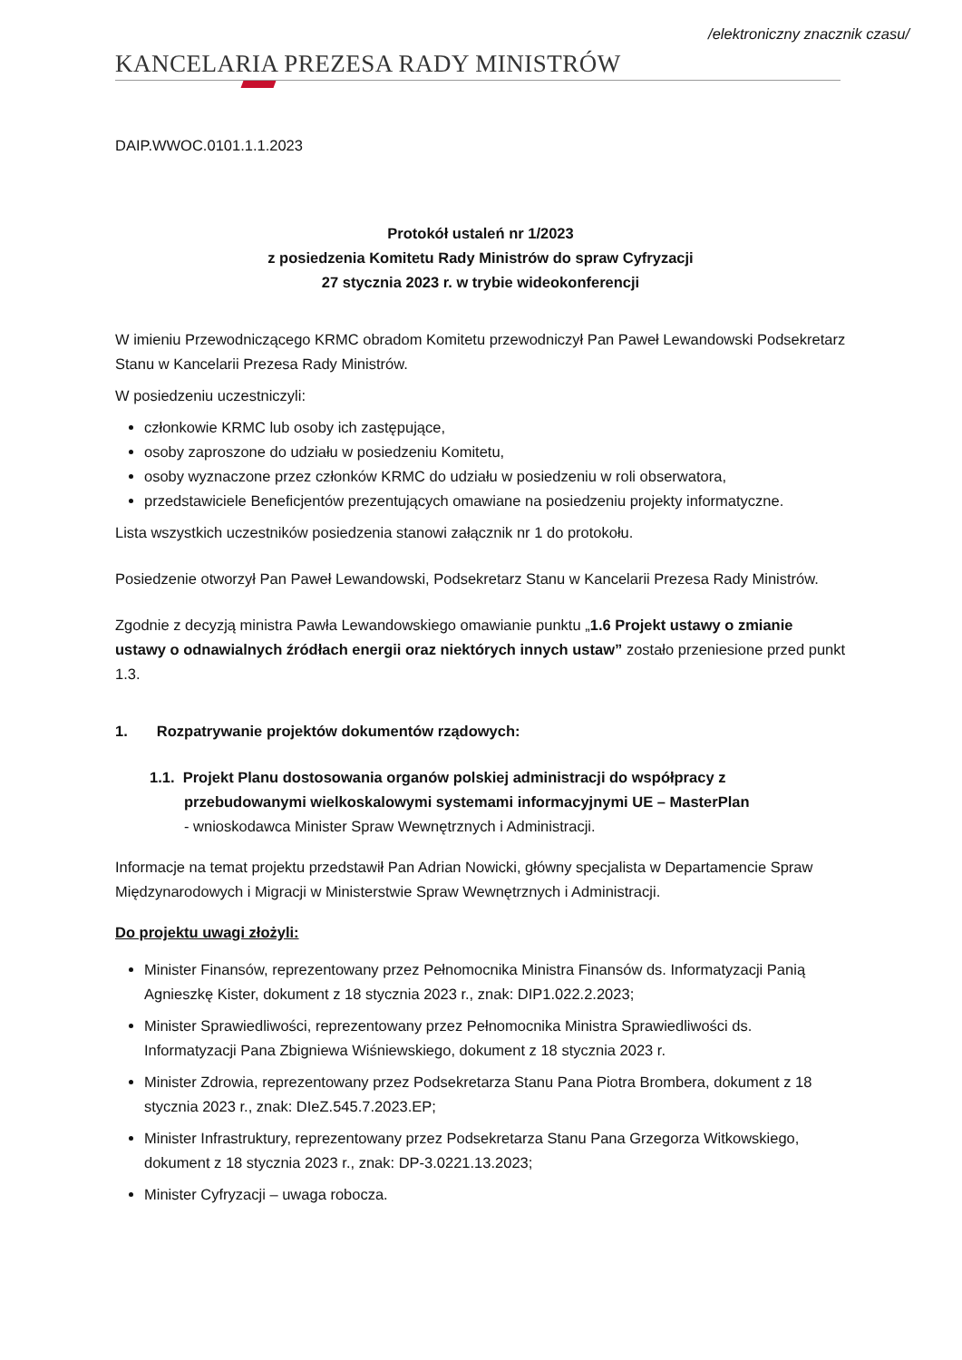/elektroniczny znacznik czasu/
KANCELARIA PREZESA RADY MINISTRÓW
DAIP.WWOC.0101.1.1.2023
Protokół ustaleń nr 1/2023
z posiedzenia Komitetu Rady Ministrów do spraw Cyfryzacji
27 stycznia 2023 r. w trybie wideokonferencji
W imieniu Przewodniczącego KRMC obradom Komitetu przewodniczył Pan Paweł Lewandowski Podsekretarz Stanu w Kancelarii Prezesa Rady Ministrów.
W posiedzeniu uczestniczyli:
członkowie KRMC lub osoby ich zastępujące,
osoby zaproszone do udziału w posiedzeniu Komitetu,
osoby wyznaczone przez członków KRMC do udziału w posiedzeniu w roli obserwatora,
przedstawiciele Beneficjentów prezentujących omawiane na posiedzeniu projekty informatyczne.
Lista wszystkich uczestników posiedzenia stanowi załącznik nr 1 do protokołu.
Posiedzenie otworzył Pan Paweł Lewandowski, Podsekretarz Stanu w Kancelarii Prezesa Rady Ministrów.
Zgodnie z decyzją ministra Pawła Lewandowskiego omawianie punktu „1.6 Projekt ustawy o zmianie ustawy o odnawialnych źródłach energii oraz niektórych innych ustaw” zostało przeniesione przed punkt 1.3.
1. Rozpatrywanie projektów dokumentów rządowych:
1.1. Projekt Planu dostosowania organów polskiej administracji do współpracy z przebudowanymi wielkoskalowymi systemami informacyjnymi UE – MasterPlan
- wnioskodawca Minister Spraw Wewnętrznych i Administracji.
Informacje na temat projektu przedstawił Pan Adrian Nowicki, główny specjalista w Departamencie Spraw Międzynarodowych i Migracji w Ministerstwie Spraw Wewnętrznych i Administracji.
Do projektu uwagi złożyli:
Minister Finansów, reprezentowany przez Pełnomocnika Ministra Finansów ds. Informatyzacji Panią Agnieszkę Kister, dokument z 18 stycznia 2023 r., znak: DIP1.022.2.2023;
Minister Sprawiedliwości, reprezentowany przez Pełnomocnika Ministra Sprawiedliwości ds. Informatyzacji Pana Zbigniewa Wiśniewskiego, dokument z 18 stycznia 2023 r.
Minister Zdrowia, reprezentowany przez Podsekretarza Stanu Pana Piotra Brombera, dokument z 18 stycznia 2023 r., znak: DIeZ.545.7.2023.EP;
Minister Infrastruktury, reprezentowany przez Podsekretarza Stanu Pana Grzegorza Witkowskiego, dokument z 18 stycznia 2023 r., znak: DP-3.0221.13.2023;
Minister Cyfryzacji – uwaga robocza.